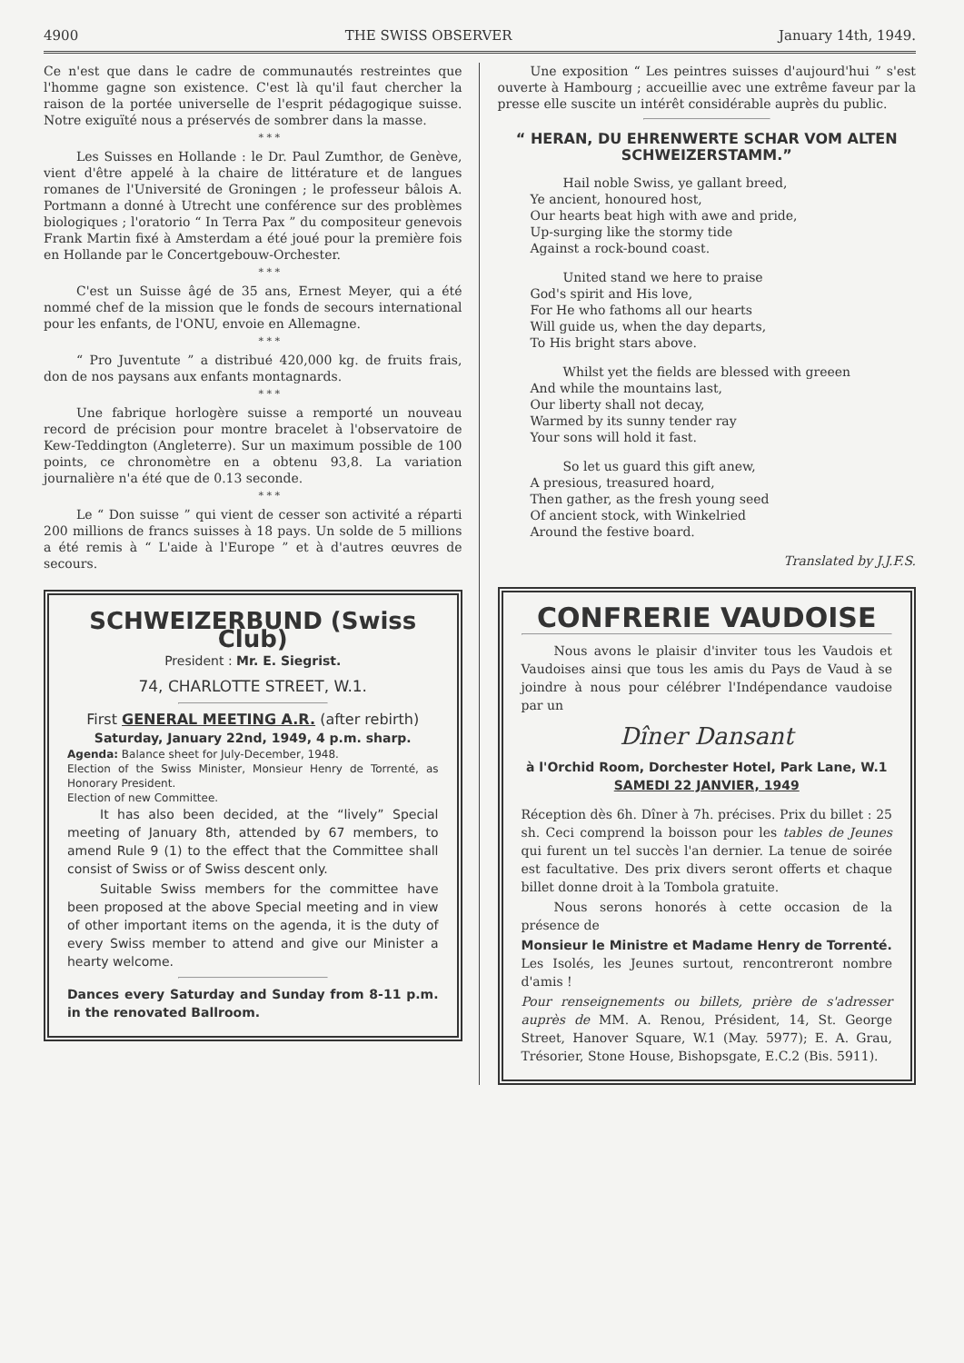4900 THE SWISS OBSERVER January 14th, 1949.
Ce n'est que dans le cadre de communautés restreintes que l'homme gagne son existence. C'est là qu'il faut chercher la raison de la portée universelle de l'esprit pédagogique suisse. Notre exiguïté nous a préservés de sombrer dans la masse.
* * *
Les Suisses en Hollande : le Dr. Paul Zumthor, de Genève, vient d'être appelé à la chaire de littérature et de langues romanes de l'Université de Groningen ; le professeur bâlois A. Portmann a donné à Utrecht une conférence sur des problèmes biologiques ; l'oratorio “ In Terra Pax ” du compositeur genevois Frank Martin fixé à Amsterdam a été joué pour la première fois en Hollande par le Concertgebouw-Orchester.
* * *
C'est un Suisse âgé de 35 ans, Ernest Meyer, qui a été nommé chef de la mission que le fonds de secours international pour les enfants, de l'ONU, envoie en Allemagne.
* * *
“ Pro Juventute ” a distribué 420,000 kg. de fruits frais, don de nos paysans aux enfants montagnards.
* * *
Une fabrique horlogère suisse a remporté un nouveau record de précision pour montre bracelet à l'observatoire de Kew-Teddington (Angleterre). Sur un maximum possible de 100 points, ce chronomètre en a obtenu 93,8. La variation journalière n'a été que de 0.13 seconde.
* * *
Le “ Don suisse ” qui vient de cesser son activité a réparti 200 millions de francs suisses à 18 pays. Un solde de 5 millions a été remis à “ L'aide à l'Europe ” et à d'autres œuvres de secours.
SCHWEIZERBUND (Swiss Club)
President : Mr. E. Siegrist.
74, CHARLOTTE STREET, W.1.
First GENERAL MEETING A.R. (after rebirth)
Saturday, January 22nd, 1949, 4 p.m. sharp.
Agenda: Balance sheet for July-December, 1948.
Election of the Swiss Minister, Monsieur Henry de Torrenté, as Honorary President.
Election of new Committee.
It has also been decided, at the “lively” Special meeting of January 8th, attended by 67 members, to amend Rule 9 (1) to the effect that the Committee shall consist of Swiss or of Swiss descent only.
Suitable Swiss members for the committee have been proposed at the above Special meeting and in view of other important items on the agenda, it is the duty of every Swiss member to attend and give our Minister a hearty welcome.
Dances every Saturday and Sunday from 8-11 p.m. in the renovated Ballroom.
Une exposition “ Les peintres suisses d'aujourd'hui ” s'est ouverte à Hambourg ; accueillie avec une extrême faveur par la presse elle suscite un intérêt considérable auprès du public.
“ HERAN, DU EHRENWERTE SCHAR VOM ALTEN SCHWEIZERSTAMM.”
Hail noble Swiss, ye gallant breed,
Ye ancient, honoured host,
Our hearts beat high with awe and pride,
Up-surging like the stormy tide
Against a rock-bound coast.
United stand we here to praise
God's spirit and His love,
For He who fathoms all our hearts
Will guide us, when the day departs,
To His bright stars above.
Whilst yet the fields are blessed with greeen
And while the mountains last,
Our liberty shall not decay,
Warmed by its sunny tender ray
Your sons will hold it fast.
So let us guard this gift anew,
A presious, treasured hoard,
Then gather, as the fresh young seed
Of ancient stock, with Winkelried
Around the festive board.
Translated by J.J.F.S.
CONFRERIE VAUDOISE
Nous avons le plaisir d'inviter tous les Vaudois et Vaudoises ainsi que tous les amis du Pays de Vaud à se joindre à nous pour célébrer l'Indépendance vaudoise par un
Dîner Dansant
à l'Orchid Room, Dorchester Hotel, Park Lane, W.1
SAMEDI 22 JANVIER, 1949
Réception dès 6h. Dîner à 7h. précises. Prix du billet : 25 sh. Ceci comprend la boisson pour les tables de Jeunes qui furent un tel succès l'an dernier. La tenue de soirée est facultative. Des prix divers seront offerts et chaque billet donne droit à la Tombola gratuite.
Nous serons honorés à cette occasion de la présence de
Monsieur le Ministre et Madame Henry de Torrenté.
Les Isolés, les Jeunes surtout, rencontreront nombre d'amis !
Pour renseignements ou billets, prière de s'adresser auprès de MM. A. Renou, Président, 14, St. George Street, Hanover Square, W.1 (May. 5977); E. A. Grau, Trésorier, Stone House, Bishopsgate, E.C.2 (Bis. 5911).